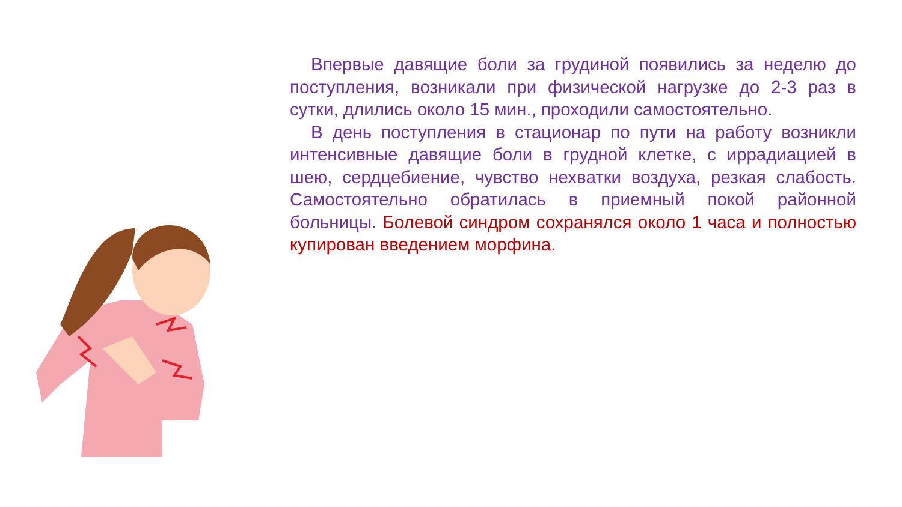Впервые давящие боли за грудиной появились за неделю до поступления, возникали при физической нагрузке до 2-3 раз в сутки, длились около 15 мин., проходили самостоятельно.
В день поступления в стационар по пути на работу возникли интенсивные давящие боли в грудной клетке, с иррадиацией в шею, сердцебиение, чувство нехватки воздуха, резкая слабость. Самостоятельно обратилась в приемный покой районной больницы. Болевой синдром сохранялся около 1 часа и полностью купирован введением морфина.